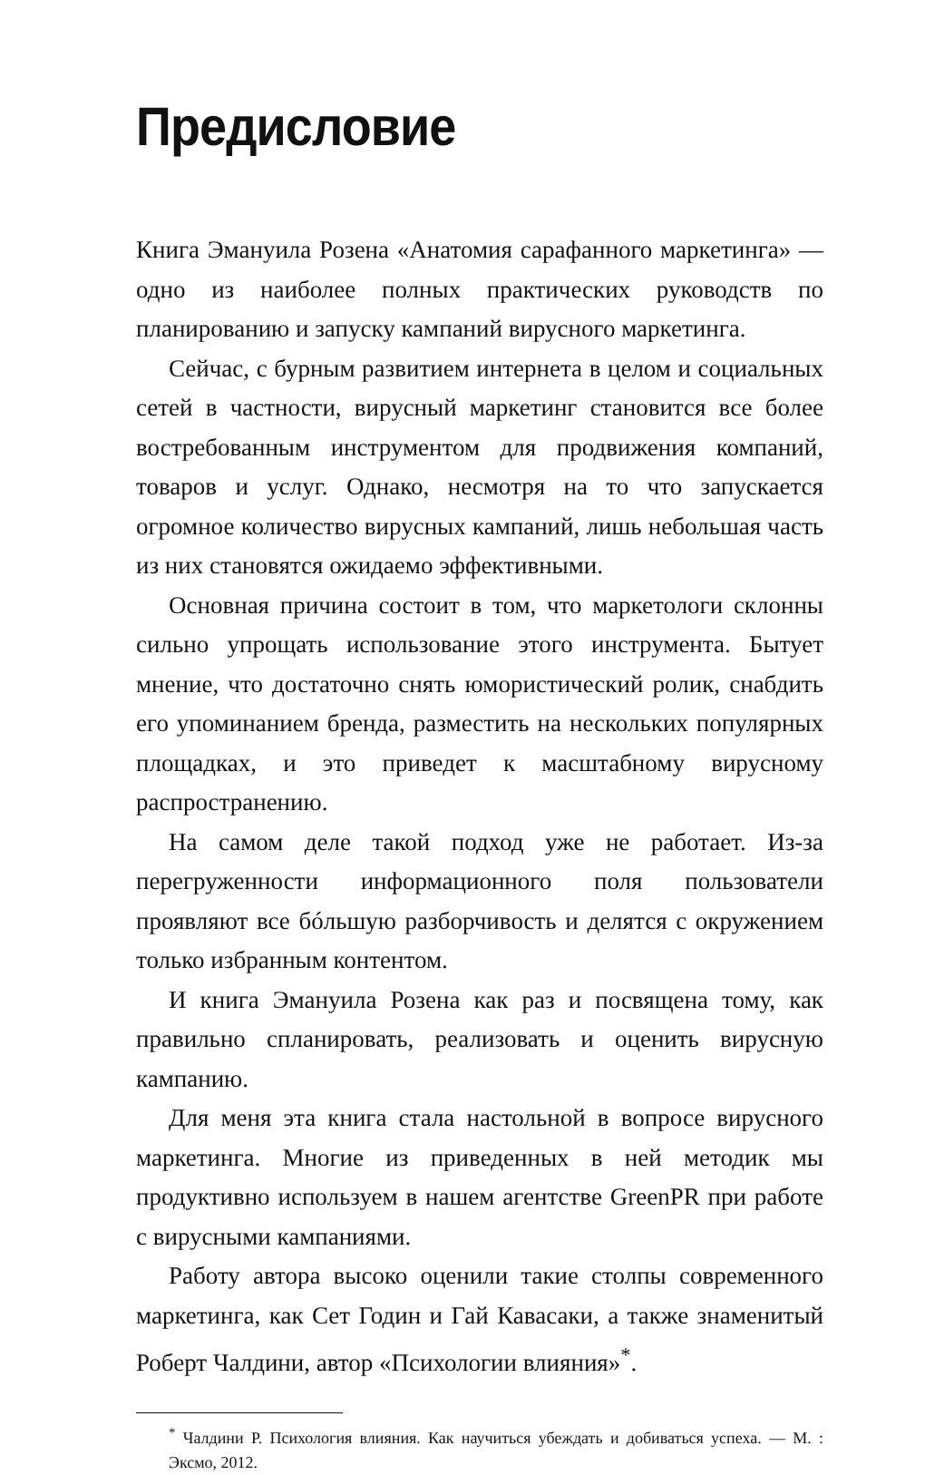Предисловие
Книга Эмануила Розена «Анатомия сарафанного маркетинга» — одно из наиболее полных практических руководств по планированию и запуску кампаний вирусного маркетинга.
Сейчас, с бурным развитием интернета в целом и социальных сетей в частности, вирусный маркетинг становится все более востребованным инструментом для продвижения компаний, товаров и услуг. Однако, несмотря на то что запускается огромное количество вирусных кампаний, лишь небольшая часть из них становятся ожидаемо эффективными.
Основная причина состоит в том, что маркетологи склонны сильно упрощать использование этого инструмента. Бытует мнение, что достаточно снять юмористический ролик, снабдить его упоминанием бренда, разместить на нескольких популярных площадках, и это приведет к масштабному вирусному распространению.
На самом деле такой подход уже не работает. Из-за перегруженности информационного поля пользователи проявляют все бóльшую разборчивость и делятся с окружением только избранным контентом.
И книга Эмануила Розена как раз и посвящена тому, как правильно спланировать, реализовать и оценить вирусную кампанию.
Для меня эта книга стала настольной в вопросе вирусного маркетинга. Многие из приведенных в ней методик мы продуктивно используем в нашем агентстве GreenPR при работе с вирусными кампаниями.
Работу автора высоко оценили такие столпы современного маркетинга, как Сет Годин и Гай Кавасаки, а также знаменитый Роберт Чалдини, автор «Психологии влияния»<sup>*</sup>.
<sup>*</sup> Чалдини Р. Психология влияния. Как научиться убеждать и добиваться успеха. — М. : Эксмо, 2012.